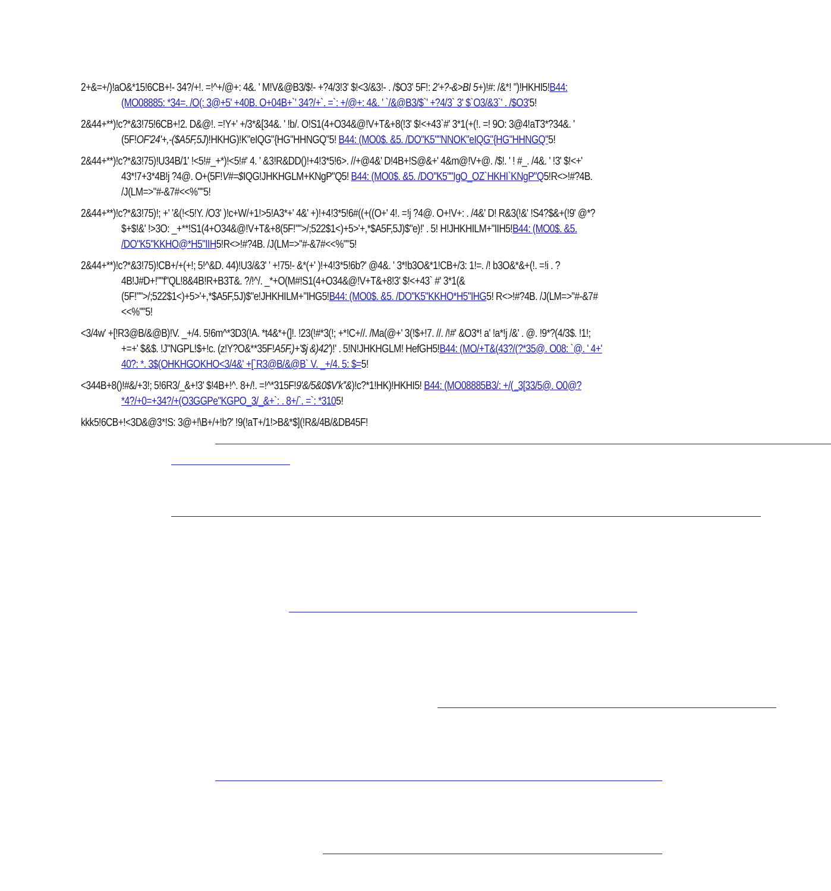2+&=+/)!aO&*15!6CB+!- 34?/+!. =!^+/@+: 4&. ' M!V&@B3/$!- +?4/3!3' $!<3/&3!- . /$O3' 5F!: 2'+?-&>BI 5+)!#: /&*! ")!HKHI5!B44: (MO08885: *34=. /O(: 3@+5' +40B. O+04B+`' 34?/+`. =`: +/@+: 4&. ' `/&@B3/$`' +?4/3` 3' $`O3/&3`' . /$O3'5!
2&44+**)!c?*&3!75!6CB+!2. D&@!. =!Y+' +/3*&[34&. ' !b/. O!S1(4+O34&@!V+T&+8(!3' $!<+43`#' 3*1(+(!. =! 9O: 3@4!aT3*?34&. ' (5F!OF'24'+,-($A5F,5J)!HKHG)!K"eIQG"{HG"HHNGQ"5! B44: (MO0$. &5. /DO"K5""NNOK"eIQG"{HG"HHNGQ"5!
2&44+**)!c?*&3!75)!U34B/1' !<5!#_+*)!<5!#' 4. ' &3!R&DD()!+4!3*5!6>. //+@4&' D!4B+!S@&+' 4&m@!V+@. /$!. ' ! #_. /4&. ' !3' $!<+' 43*!7+3*4B!j ?4@. O+(5F!V#=$IQG!JHKHGLM+KNgP"Q5! B44: (MO0$. &5. /DO"K5""IgO_OZ`HKHI`KNgP"Q5!R<>!#?4B. /J(LM=>"#-&7#<<%""5!
2&44+**)!c?*&3!75)!; +' '&(!<5!Y. /O3' )!c+W/+1!>5!A3*+' 4&' +)!+4!3*5!6#((+((O+' 4!. =!j ?4@. O+!V+: . /4&' D! R&3(!&' !S4?$&+(!9' @*?$+$!&' !>3O: _+**!S1(4+O34&@!V+T&+8(5F!"">/;522$1<)+5>'+,*$A5F,5J)$"e)!' . 5! H!JHKHILM+"IIH5!B44: (MO0$. &5. /DO"K5"KKHO@*H5"IIH5!R<>!#?4B. /J(LM=>"#-&7#<<%""5!
2&44+**)!c?*&3!75)!CB+/+(+!; 5!^&D. 44)!U3/&3' ' +!75!- &*(+' )!+4!3*5!6b?' @4&. ' 3*!b3O&*1!CB+/3: 1!=. /! b3O&*&+(!. =!i . ?4B!J#D+!""f"QL!8&4B!R+B3T&. ?/!^/. _*+O(M#!S1(4+O34&@!V+T&+8!3' $!<+43` #' 3*1(&(5F!"">/;522$1<)+5>'+,*$A5F,5J)$"e!JHKHILM+"IHG5!B44: (MO0$. &5. /DO"K5"KKHO*H5"IHG5! R<>!#?4B. /J(LM=>"#-&7#<<%""5!
<3/4w' +[!R3@B/&@B)!V. _+/4. 5!6m^*3D3(!A. *t4&*+(]!. !23(!#*3(!; +*!C+//. /Ma(@+' 3(!$+!7. //. /!#' &O3*! a' !a*!j /&' . @. !9*?(4/3$. !1!; +=+' $&$. !J"NGPL!$+!c. (z!Y?O&**35F!A5F,)+'$j &)42')!' . 5!N!JHKHGLM! HefGH5!B44: (MO/+T&(43?/(?*35@. O08: `@. ' 4+' 40?: *. 3$(OHKHGOKHO<3/4&' +[`R3@B/&@B` V. _+/4. 5: $=5!
<344B+8()!#&/+3!; 5!6R3/_&+!3' $!4B+!^. 8+/!. =!^*315F!9'&/5&0$V'k''&)!c?*1!HK)!HKHI5! B44: (MO08885B3/: +/(_3[33/5@. O0@?*4?/+0=+34?/+(O3GGPe"KGPO_3/_&+`: . 8+/`. =`: *3105!
kkk5!6CB+!<3D&@3*!S: 3@+!\B+/+!b?' !9(!aT+/1!>B&*$](!R&/4B/&DB45F!